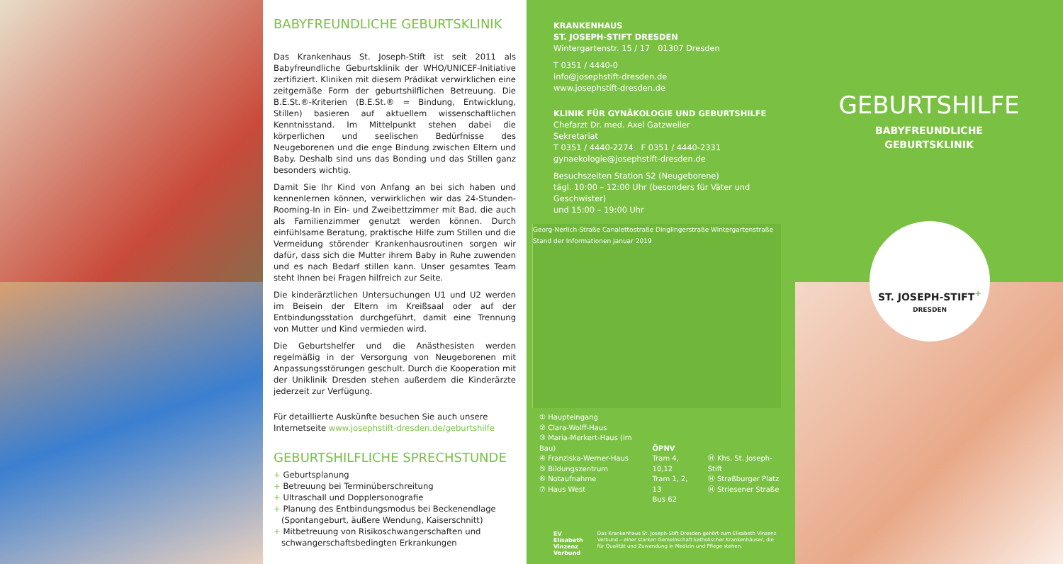BABYFREUNDLICHE GEBURTSKLINIK
Das Krankenhaus St. Joseph-Stift ist seit 2011 als Babyfreundliche Geburtsklinik der WHO/UNICEF-Initiative zertifiziert. Kliniken mit diesem Prädikat verwirklichen eine zeitgemäße Form der geburtshilflichen Betreuung. Die B.E.St.®-Kriterien (B.E.St.® = Bindung, Entwicklung, Stillen) basieren auf aktuellem wissenschaftlichen Kenntnisstand. Im Mittelpunkt stehen dabei die körperlichen und seelischen Bedürfnisse des Neugeborenen und die enge Bindung zwischen Eltern und Baby. Deshalb sind uns das Bonding und das Stillen ganz besonders wichtig.
Damit Sie Ihr Kind von Anfang an bei sich haben und kennenlernen können, verwirklichen wir das 24-Stunden-Rooming-In in Ein- und Zweibettzimmer mit Bad, die auch als Familienzimmer genutzt werden können. Durch einfühlsame Beratung, praktische Hilfe zum Stillen und die Vermeidung störender Krankenhausroutinen sorgen wir dafür, dass sich die Mutter ihrem Baby in Ruhe zuwenden und es nach Bedarf stillen kann. Unser gesamtes Team steht Ihnen bei Fragen hilfreich zur Seite.
Die kinderärztlichen Untersuchungen U1 und U2 werden im Beisein der Eltern im Kreißsaal oder auf der Entbindungsstation durchgeführt, damit eine Trennung von Mutter und Kind vermieden wird.
Die Geburtshelfer und die Anästhesisten werden regelmäßig in der Versorgung von Neugeborenen mit Anpassungsstörungen geschult. Durch die Kooperation mit der Uniklinik Dresden stehen außerdem die Kinderärzte jederzeit zur Verfügung.
Für detaillierte Auskünfte besuchen Sie auch unsere Internetseite www.josephstift-dresden.de/geburtshilfe
GEBURTSHILFLICHE SPRECHSTUNDE
+ Geburtsplanung
+ Betreuung bei Terminüberschreitung
+ Ultraschall und Dopplersonografie
+ Planung des Entbindungsmodus bei Beckenendlage (Spontangeburt, äußere Wendung, Kaiserschnitt)
+ Mitbetreuung von Risikoschwangerschaften und schwangerschaftsbedingten Erkrankungen
KRANKENHAUS
ST. JOSEPH-STIFT DRESDEN
Wintergartenstr. 15 / 17 01307 Dresden
T 0351 / 4440-0
info@josephstift-dresden.de
www.josephstift-dresden.de
KLINIK FÜR GYNÄKOLOGIE UND GEBURTSHILFE
Chefarzt Dr. med. Axel Gatzweiler
Sekretariat
T 0351 / 4440-2274 F 0351 / 4440-2331
gynaekologie@josephstift-dresden.de
Besuchszeiten Station S2 (Neugeborene)
tägl. 10:00 – 12:00 Uhr (besonders für Väter und Geschwister)
und 15:00 – 19:00 Uhr
Georg-Nerlich-Straße Canalettostraße Dinglingerstraße Wintergartenstraße Stand der Informationen Januar 2019
① Haupteingang
② Clara-Wolff-Haus
③ Maria-Merkert-Haus (im Bau)
④ Franziska-Werner-Haus
⑤ Bildungszentrum
⑥ Notaufnahme
⑦ Haus West
ÖPNV
Tram 4, 10,12
Tram 1, 2, 13
Bus 62
Ⓗ Khs. St. Joseph-Stift
Ⓗ Straßburger Platz
Ⓗ Striesener Straße
EV Elisabeth Vinzenz
Verbund
Das Krankenhaus St. Joseph-Stift Dresden gehört zum Elisabeth Vinzenz Verbund – einer starken Gemeinschaft katholischer Krankenhäuser, die für Qualität und Zuwendung in Medizin und Pflege stehen.
GEBURTSHILFE
BABYFREUNDLICHE
GEBURTSKLINIK
ST. JOSEPH-STIFT<sup>+</sup>
DRESDEN